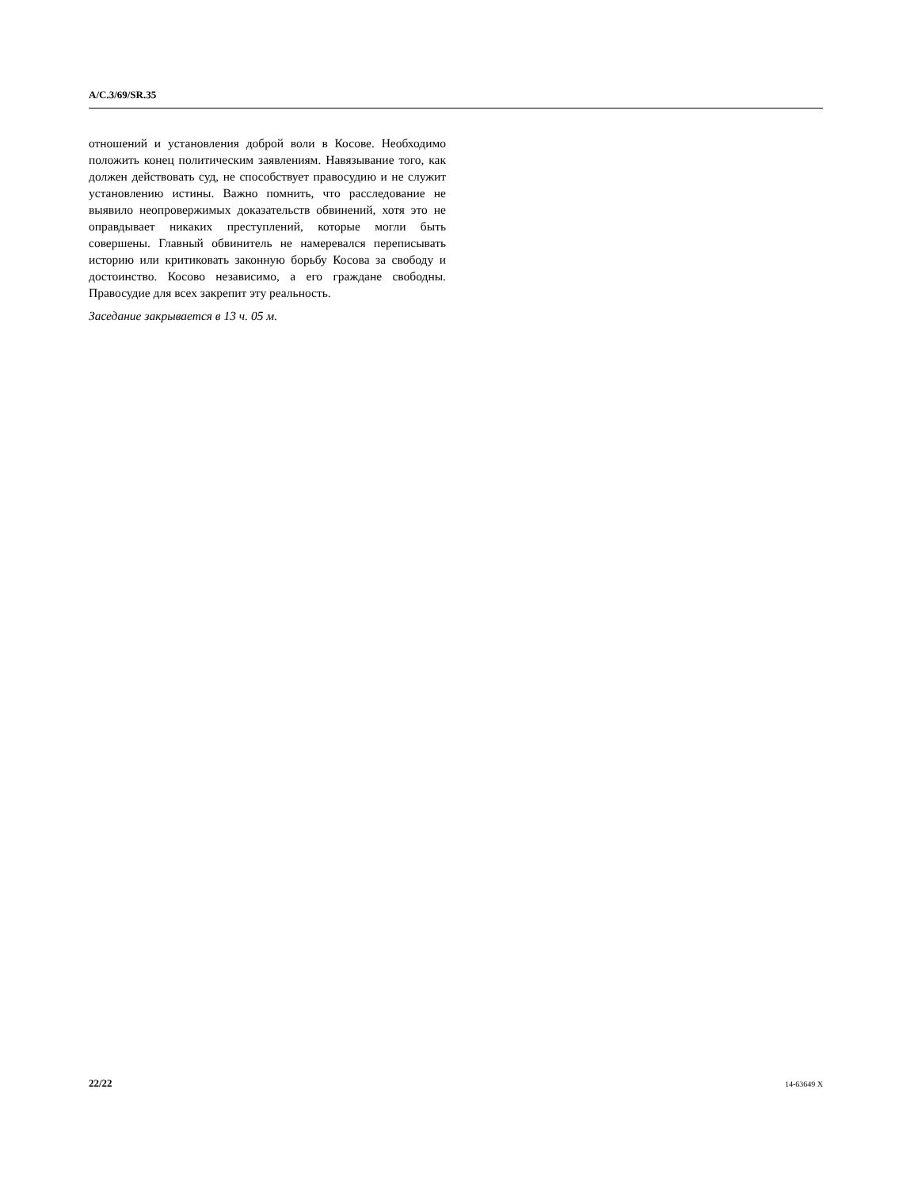A/C.3/69/SR.35
отношений и установления доброй воли в Косове. Необходимо положить конец политическим заявлениям. Навязывание того, как должен действовать суд, не способствует правосудию и не служит установлению истины. Важно помнить, что расследование не выявило неопровержимых доказательств обвинений, хотя это не оправдывает никаких преступлений, которые могли быть совершены. Главный обвинитель не намеревался переписывать историю или критиковать законную борьбу Косова за свободу и достоинство. Косово независимо, а его граждане свободны. Правосудие для всех закрепит эту реальность.
Заседание закрывается в 13 ч. 05 м.
22/22 14-63649 X